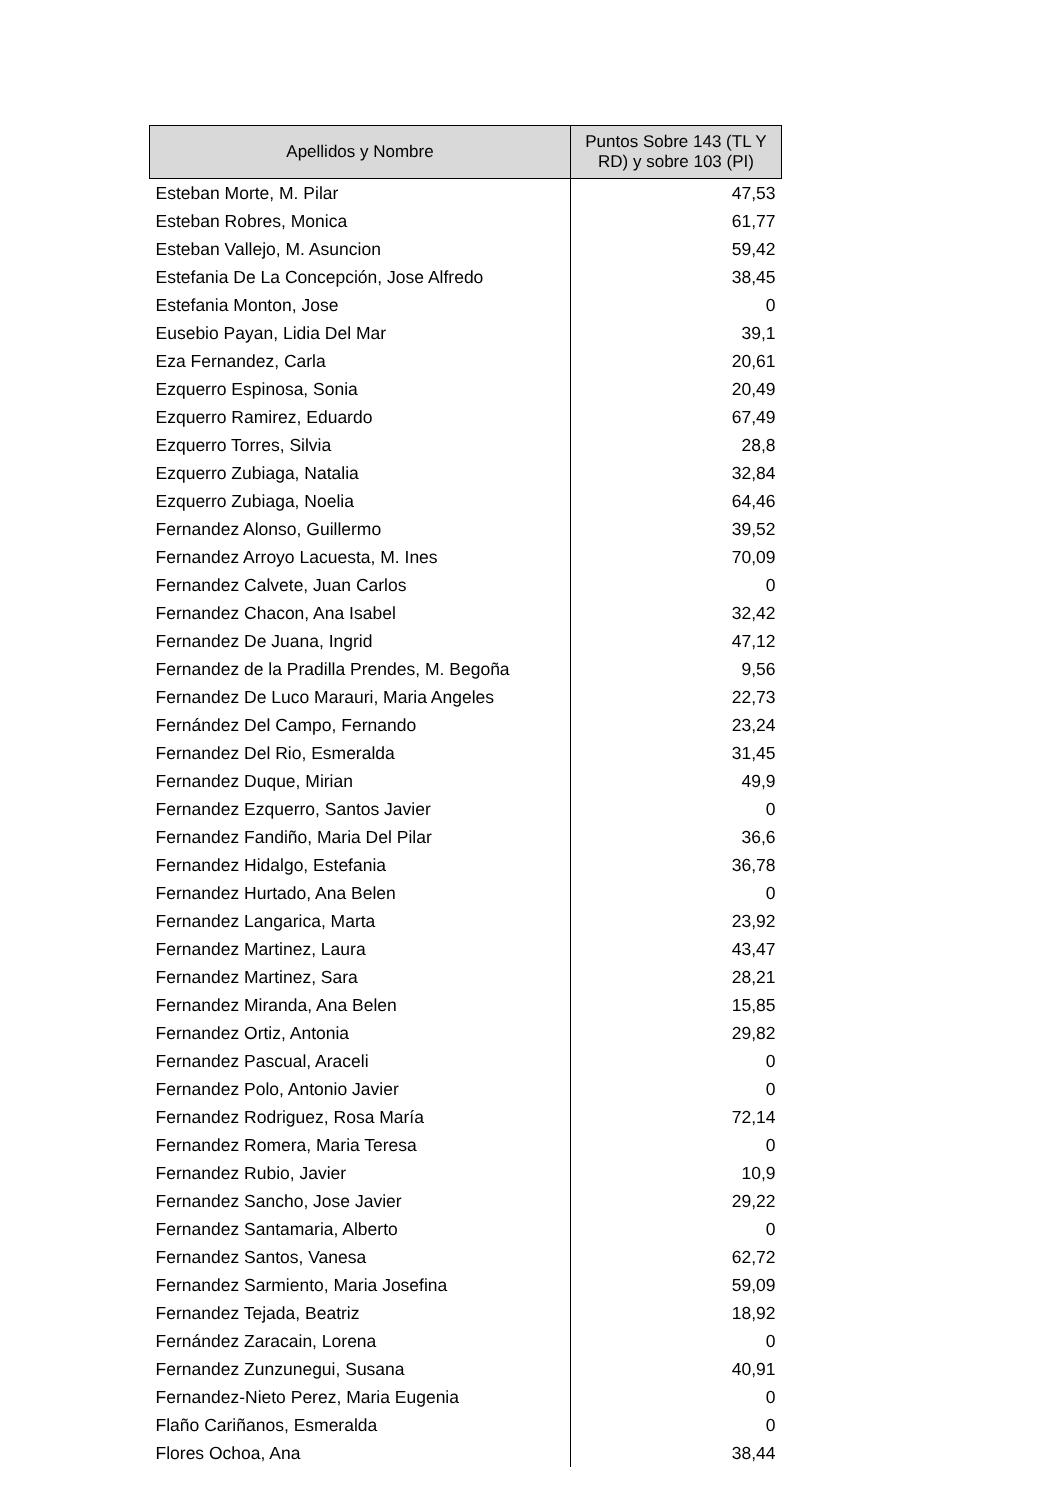| Apellidos y Nombre | Puntos Sobre 143 (TL Y RD) y sobre 103 (PI) |
| --- | --- |
| Esteban Morte, M. Pilar | 47,53 |
| Esteban Robres, Monica | 61,77 |
| Esteban Vallejo, M. Asuncion | 59,42 |
| Estefania De La Concepción, Jose Alfredo | 38,45 |
| Estefania Monton, Jose | 0 |
| Eusebio Payan, Lidia Del Mar | 39,1 |
| Eza Fernandez, Carla | 20,61 |
| Ezquerro Espinosa, Sonia | 20,49 |
| Ezquerro Ramirez, Eduardo | 67,49 |
| Ezquerro Torres, Silvia | 28,8 |
| Ezquerro Zubiaga, Natalia | 32,84 |
| Ezquerro Zubiaga, Noelia | 64,46 |
| Fernandez Alonso, Guillermo | 39,52 |
| Fernandez Arroyo Lacuesta, M. Ines | 70,09 |
| Fernandez Calvete, Juan Carlos | 0 |
| Fernandez Chacon, Ana Isabel | 32,42 |
| Fernandez De Juana, Ingrid | 47,12 |
| Fernandez de la Pradilla Prendes, M. Begoña | 9,56 |
| Fernandez De Luco Marauri, Maria Angeles | 22,73 |
| Fernández Del Campo, Fernando | 23,24 |
| Fernandez Del Rio, Esmeralda | 31,45 |
| Fernandez Duque, Mirian | 49,9 |
| Fernandez Ezquerro, Santos Javier | 0 |
| Fernandez Fandiño, Maria Del Pilar | 36,6 |
| Fernandez Hidalgo, Estefania | 36,78 |
| Fernandez Hurtado, Ana Belen | 0 |
| Fernandez Langarica, Marta | 23,92 |
| Fernandez Martinez, Laura | 43,47 |
| Fernandez Martinez, Sara | 28,21 |
| Fernandez Miranda, Ana Belen | 15,85 |
| Fernandez Ortiz, Antonia | 29,82 |
| Fernandez Pascual, Araceli | 0 |
| Fernandez Polo, Antonio Javier | 0 |
| Fernandez Rodriguez, Rosa María | 72,14 |
| Fernandez Romera, Maria Teresa | 0 |
| Fernandez Rubio, Javier | 10,9 |
| Fernandez Sancho, Jose Javier | 29,22 |
| Fernandez Santamaria, Alberto | 0 |
| Fernandez Santos, Vanesa | 62,72 |
| Fernandez Sarmiento, Maria Josefina | 59,09 |
| Fernandez Tejada, Beatriz | 18,92 |
| Fernández Zaracain, Lorena | 0 |
| Fernandez Zunzunegui, Susana | 40,91 |
| Fernandez-Nieto Perez, Maria Eugenia | 0 |
| Flaño Cariñanos, Esmeralda | 0 |
| Flores Ochoa, Ana | 38,44 |